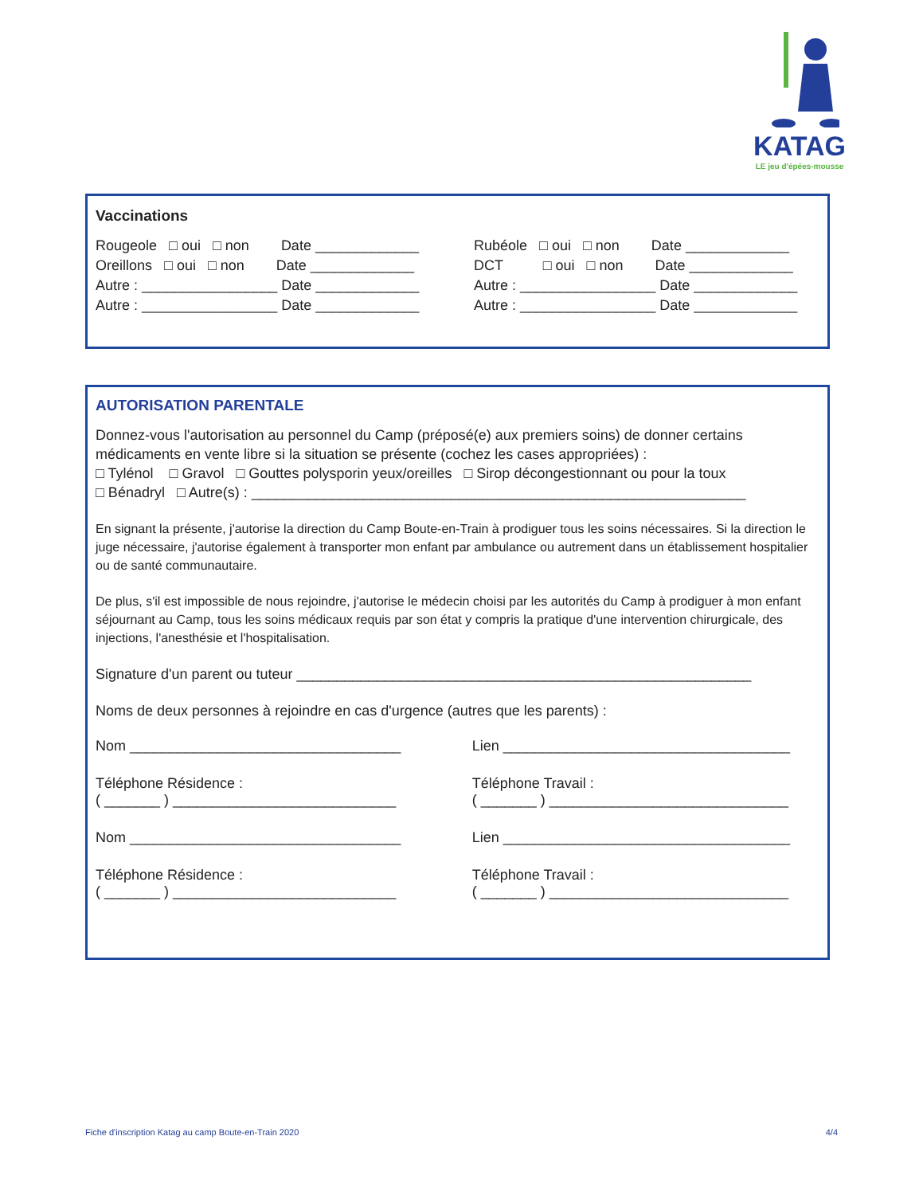KATAG
LE jeu d'épées-mousse
Vaccinations
Rougeole □ oui □ non Date _____________ Rubéole □ oui □ non Date _____________
Oreillons □ oui □ non Date _____________ DCT □ oui □ non Date _____________
Autre : _________________ Date _____________ Autre : _________________ Date _____________
Autre : _________________ Date _____________ Autre : _________________ Date _____________
AUTORISATION PARENTALE
Donnez-vous l'autorisation au personnel du Camp (préposé(e) aux premiers soins) de donner certains médicaments en vente libre si la situation se présente (cochez les cases appropriées) :
□ Tylénol □ Gravol □ Gouttes polysporin yeux/oreilles □ Sirop décongestionnant ou pour la toux
□ Bénadryl □ Autre(s) : ______________________________________________________________
En signant la présente, j'autorise la direction du Camp Boute-en-Train à prodiguer tous les soins nécessaires. Si la direction le juge nécessaire, j'autorise également à transporter mon enfant par ambulance ou autrement dans un établissement hospitalier ou de santé communautaire.
De plus, s'il est impossible de nous rejoindre, j'autorise le médecin choisi par les autorités du Camp à prodiguer à mon enfant séjournant au Camp, tous les soins médicaux requis par son état y compris la pratique d'une intervention chirurgicale, des injections, l'anesthésie et l'hospitalisation.
Signature d'un parent ou tuteur _________________________________________________________
Noms de deux personnes à rejoindre en cas d'urgence (autres que les parents) :
Nom __________________________________
Lien ____________________________________
Téléphone Résidence :
( _______ ) ____________________________
Téléphone Travail :
( _______ ) ______________________________
Nom __________________________________
Lien ____________________________________
Téléphone Résidence :
( _______ ) ____________________________
Téléphone Travail :
( _______ ) ______________________________
Fiche d'inscription Katag au camp Boute-en-Train 2020 4/4